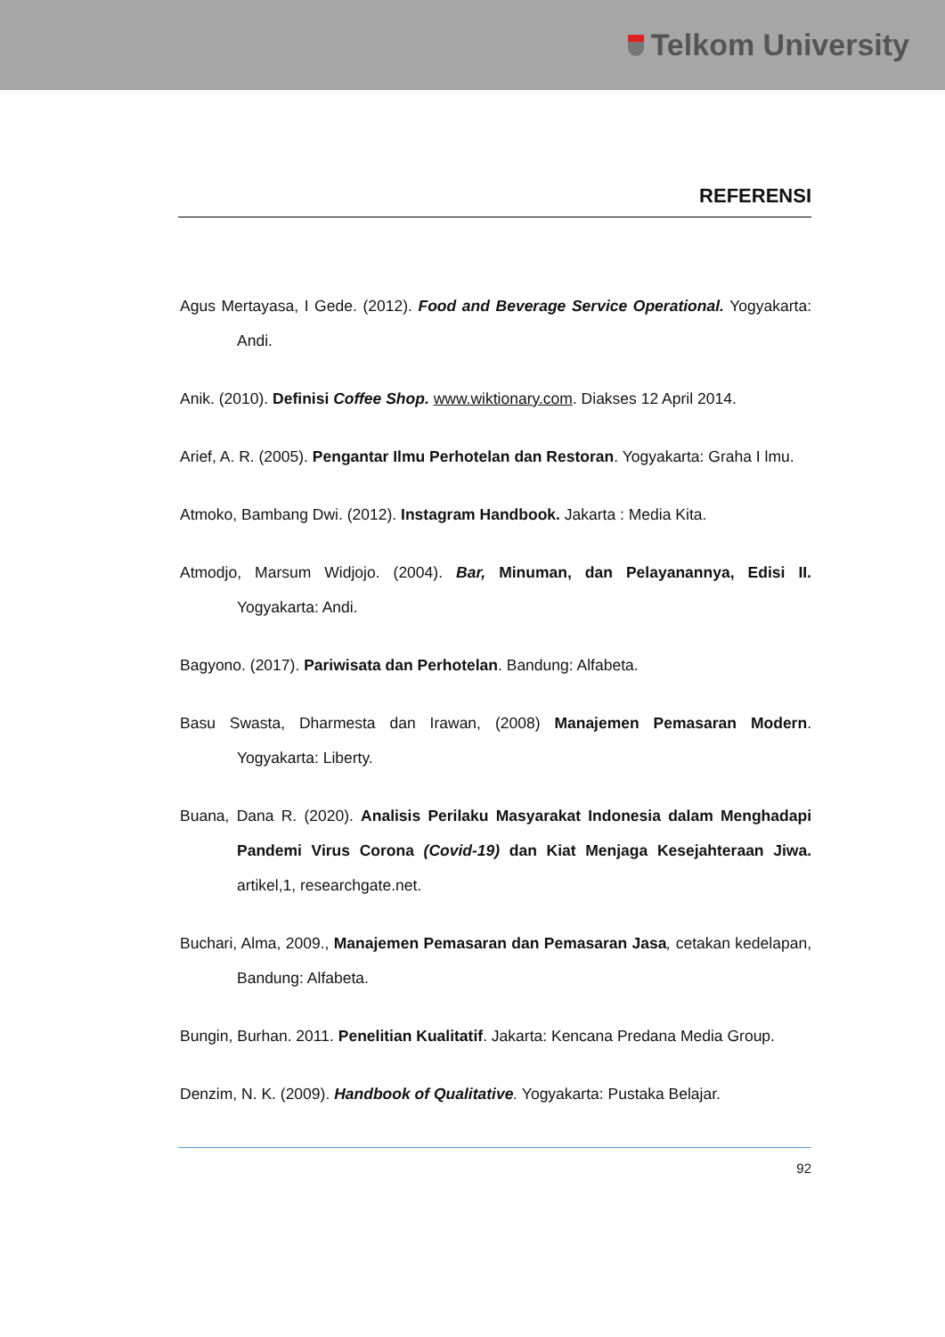Telkom University
REFERENSI
Agus Mertayasa, I Gede. (2012). Food and Beverage Service Operational. Yogyakarta: Andi.
Anik. (2010). Definisi Coffee Shop. www.wiktionary.com. Diakses 12 April 2014.
Arief, A. R. (2005). Pengantar Ilmu Perhotelan dan Restoran. Yogyakarta: Graha I lmu.
Atmoko, Bambang Dwi. (2012). Instagram Handbook. Jakarta : Media Kita.
Atmodjo, Marsum Widjojo. (2004). Bar, Minuman, dan Pelayanannya, Edisi II. Yogyakarta: Andi.
Bagyono. (2017). Pariwisata dan Perhotelan. Bandung: Alfabeta.
Basu Swasta, Dharmesta dan Irawan, (2008) Manajemen Pemasaran Modern. Yogyakarta: Liberty.
Buana, Dana R. (2020). Analisis Perilaku Masyarakat Indonesia dalam Menghadapi Pandemi Virus Corona (Covid-19) dan Kiat Menjaga Kesejahteraan Jiwa. artikel,1, researchgate.net.
Buchari, Alma, 2009., Manajemen Pemasaran dan Pemasaran Jasa, cetakan kedelapan, Bandung: Alfabeta.
Bungin, Burhan. 2011. Penelitian Kualitatif. Jakarta: Kencana Predana Media Group.
Denzim, N. K. (2009). Handbook of Qualitative. Yogyakarta: Pustaka Belajar.
92